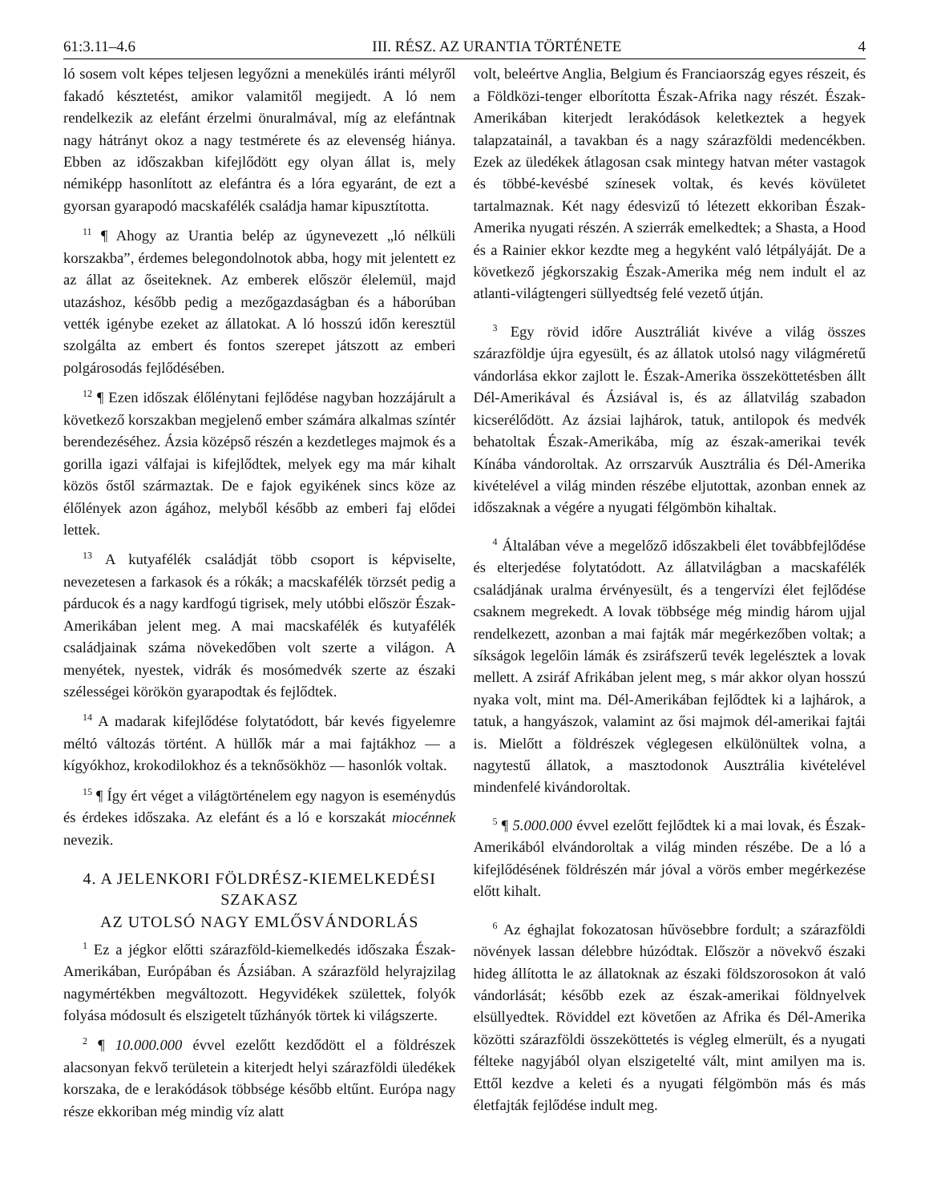61:3.11–4.6 III. RÉSZ. AZ URANTIA TÖRTÉNETE 4
ló sosem volt képes teljesen legyőzni a menekülés iránti mélyről fakadó késztetést, amikor valamitől megijedt. A ló nem rendelkezik az elefánt érzelmi önuralmával, míg az elefántnak nagy hátrányt okoz a nagy testmérete és az elevenség hiánya. Ebben az időszakban kifejlődött egy olyan állat is, mely némiképp hasonlított az elefántra és a lóra egyaránt, de ezt a gyorsan gyarapodó macskafélék családja hamar kipusztította.
<sup>11</sup> ¶ Ahogy az Urantia belép az úgynevezett „ló nélküli korszakba”, érdemes belegondolnotok abba, hogy mit jelentett ez az állat az őseiteknek. Az emberek először élelemül, majd utazáshoz, később pedig a mezőgazdaságban és a háborúban vették igénybe ezeket az állatokat. A ló hosszú időn keresztül szolgálta az embert és fontos szerepet játszott az emberi polgárosodás fejlődésében.
<sup>12</sup> ¶ Ezen időszak élőlénytani fejlődése nagyban hozzájárult a következő korszakban megjelenő ember számára alkalmas színtér berendezéséhez. Ázsia középső részén a kezdetleges majmok és a gorilla igazi válfajai is kifejlődtek, melyek egy ma már kihalt közös őstől származtak. De e fajok egyikének sincs köze az élőlények azon ágához, melyből később az emberi faj elődei lettek.
<sup>13</sup> A kutyafélék családját több csoport is képviselte, nevezetesen a farkasok és a rókák; a macskafélék törzsét pedig a párducok és a nagy kardfogú tigrisek, mely utóbbi először Észak-Amerikában jelent meg. A mai macskafélék és kutyafélék családjainak száma növekedőben volt szerte a világon. A menyétek, nyestek, vidrák és mosómedvék szerte az északi szélességei körökön gyarapodtak és fejlődtek.
<sup>14</sup> A madarak kifejlődése folytatódott, bár kevés figyelemre méltó változás történt. A hüllők már a mai fajtákhoz — a kígyókhoz, krokodilokhoz és a teknősökhöz — hasonlók voltak.
<sup>15</sup> ¶ Így ért véget a világtörténelem egy nagyon is eseménydús és érdekes időszaka. Az elefánt és a ló e korszakát miocénnek nevezik.
4. A JELENKORI FÖLDRÉSZ-KIEMELKEDÉSI SZAKASZ
AZ UTOLSÓ NAGY EMLŐSVÁNDORLÁS
<sup>1</sup> Ez a jégkor előtti szárazföld-kiemelkedés időszaka Észak-Amerikában, Európában és Ázsiában. A szárazföld helyrajzilag nagymértékben megváltozott. Hegyvidékek születtek, folyók folyása módosult és elszigetelt tűzhányók törtek ki világszerte.
<sup>2</sup> ¶ 10.000.000 évvel ezelőtt kezdődött el a földrészek alacsonyan fekvő területein a kiterjedt helyi szárazföldi üledékek korszaka, de e lerakódások többsége később eltűnt. Európa nagy része ekkoriban még mindig víz alatt
volt, beleértve Anglia, Belgium és Franciaország egyes részeit, és a Földközi-tenger elborította Észak-Afrika nagy részét. Észak-Amerikában kiterjedt lerakódások keletkeztek a hegyek talapzatainál, a tavakban és a nagy szárazföldi medencékben. Ezek az üledékek átlagosan csak mintegy hatvan méter vastagok és többé-kevésbé színesek voltak, és kevés kövületet tartalmaznak. Két nagy édesvizű tó létezett ekkoriban Észak-Amerika nyugati részén. A szierrák emelkedtek; a Shasta, a Hood és a Rainier ekkor kezdte meg a hegyként való létpályáját. De a következő jégkorszakig Észak-Amerika még nem indult el az atlanti-világtengeri süllyedtség felé vezető útján.
<sup>3</sup> Egy rövid időre Ausztráliát kivéve a világ összes szárazföldje újra egyesült, és az állatok utolsó nagy világméretű vándorlása ekkor zajlott le. Észak-Amerika összeköttetésben állt Dél-Amerikával és Ázsiával is, és az állatvilág szabadon kicserélődött. Az ázsiai lajhárok, tatuk, antilopok és medvék behatoltak Észak-Amerikába, míg az észak-amerikai tevék Kínába vándoroltak. Az orrszarvúk Ausztrália és Dél-Amerika kivételével a világ minden részébe eljutottak, azonban ennek az időszaknak a végére a nyugati félgömbön kihaltak.
<sup>4</sup> Általában véve a megelőző időszakbeli élet továbbfejlődése és elterjedése folytatódott. Az állatvilágban a macskafélék családjának uralma érvényesült, és a tengervízi élet fejlődése csaknem megrekedt. A lovak többsége még mindig három ujjal rendelkezett, azonban a mai fajták már megérkezőben voltak; a síkságok legelőin lámák és zsiráfszerű tevék legelésztek a lovak mellett. A zsiráf Afrikában jelent meg, s már akkor olyan hosszú nyaka volt, mint ma. Dél-Amerikában fejlődtek ki a lajhárok, a tatuk, a hangyászok, valamint az ősi majmok dél-amerikai fajtái is. Mielőtt a földrészek véglegesen elkülönültek volna, a nagytestű állatok, a masztodonok Ausztrália kivételével mindenfelé kivándoroltak.
<sup>5</sup> ¶ 5.000.000 évvel ezelőtt fejlődtek ki a mai lovak, és Észak-Amerikából elvándoroltak a világ minden részébe. De a ló a kifejlődésének földrészén már jóval a vörös ember megérkezése előtt kihalt.
<sup>6</sup> Az éghajlat fokozatosan hűvösebbre fordult; a szárazföldi növények lassan délebbre húzódtak. Először a növekvő északi hideg állította le az állatoknak az északi földszorosokon át való vándorlását; később ezek az észak-amerikai földnyelvek elsüllyedtek. Röviddel ezt követően az Afrika és Dél-Amerika közötti szárazföldi összeköttetés is végleg elmerült, és a nyugati félteke nagyjából olyan elszigetelté vált, mint amilyen ma is. Ettől kezdve a keleti és a nyugati félgömbön más és más életfajták fejlődése indult meg.